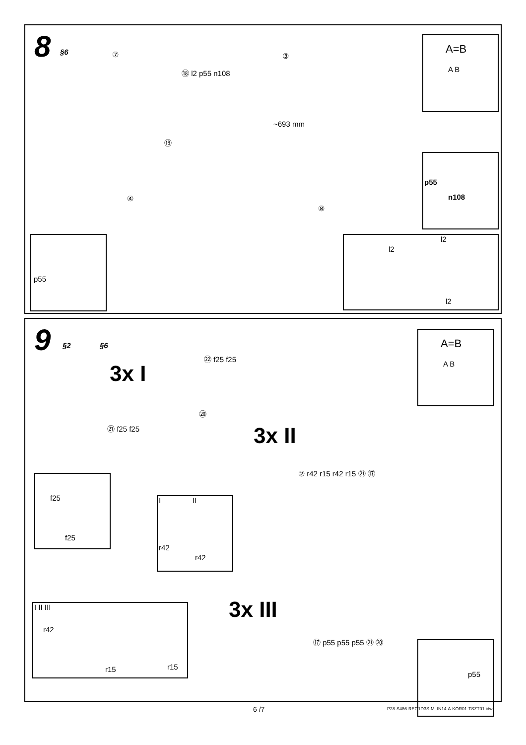8 §6 ⑦ ③
⑱ l2 p55 n108
⑲
~693 mm
④
⑧
A=B
A B
p55
n108
p55
l2
l2
l2
9 §2 §6
3x I
㉒ f25 f25
㉑ f25 f25
⑳
A=B
A B
3x II
② r42 r15 r42 r15 ㉑ ⑰
f25
f25
I II
r42
r42
I II III
r42
r15 r15
3x III
⑰ p55 p55 p55 ㉑ ⑳ p55
6 /7
P28-S486-REG1D3S-M_IN14-A-KOR01-TSZT01.idw